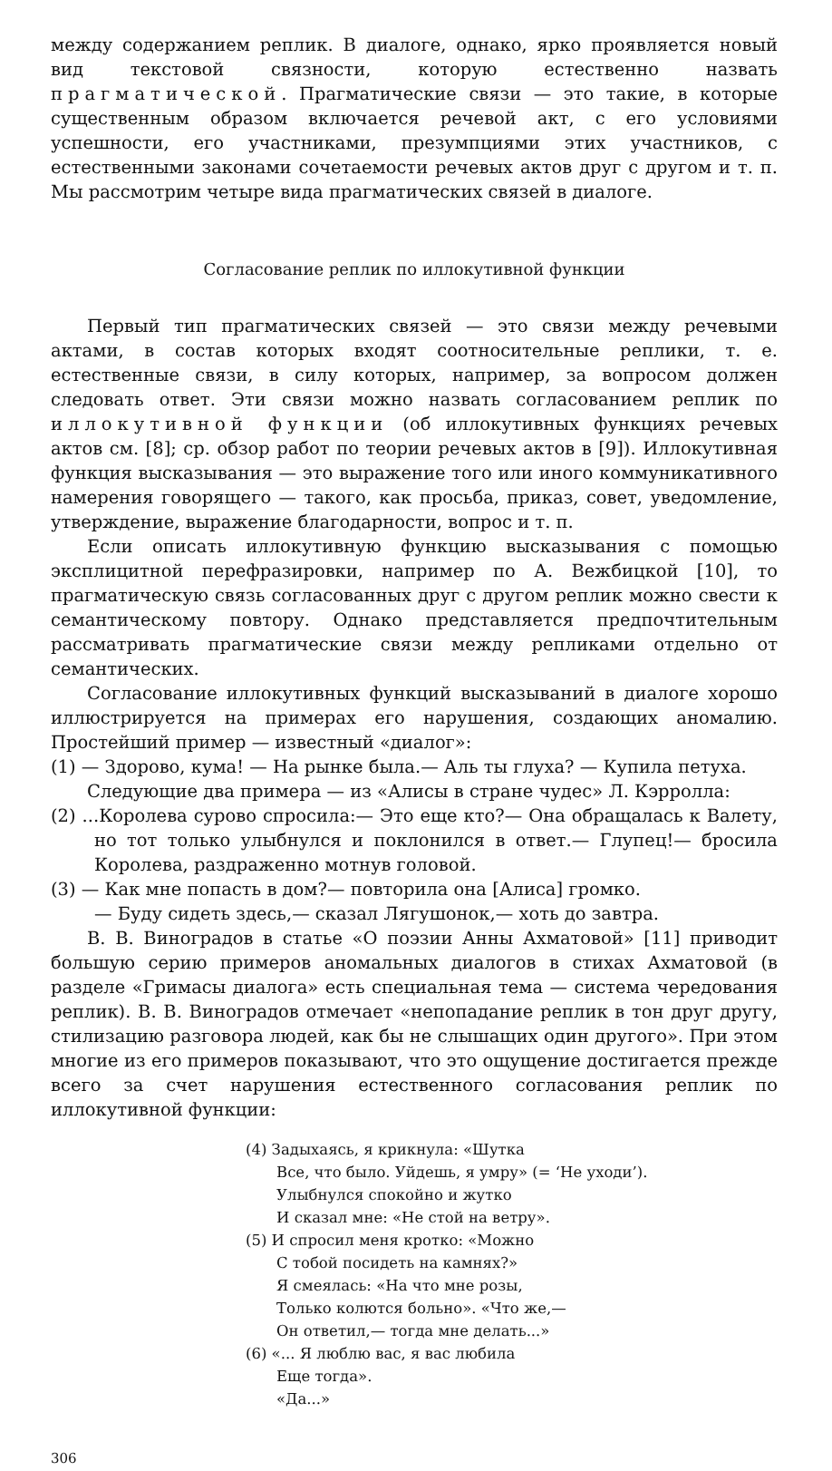между содержанием реплик. В диалоге, однако, ярко проявляется новый вид текстовой связности, которую естественно назвать прагматической. Прагматические связи — это такие, в которые существенным образом включается речевой акт, с его условиями успешности, его участниками, презумпциями этих участников, с естественными законами сочетаемости речевых актов друг с другом и т. п. Мы рассмотрим четыре вида прагматических связей в диалоге.
Согласование реплик по иллокутивной функции
Первый тип прагматических связей — это связи между речевыми актами, в состав которых входят соотносительные реплики, т. е. естественные связи, в силу которых, например, за вопросом должен следовать ответ. Эти связи можно назвать согласованием реплик по иллокутивной функции (об иллокутивных функциях речевых актов см. [8]; ср. обзор работ по теории речевых актов в [9]). Иллокутивная функция высказывания — это выражение того или иного коммуникативного намерения говорящего — такого, как просьба, приказ, совет, уведомление, утверждение, выражение благодарности, вопрос и т. п.
Если описать иллокутивную функцию высказывания с помощью эксплицитной перефразировки, например по А. Вежбицкой [10], то прагматическую связь согласованных друг с другом реплик можно свести к семантическому повтору. Однако представляется предпочтительным рассматривать прагматические связи между репликами отдельно от семантических.
Согласование иллокутивных функций высказываний в диалоге хорошо иллюстрируется на примерах его нарушения, создающих аномалию. Простейший пример — известный «диалог»:
(1) — Здорово, кума! — На рынке была.— Аль ты глуха? — Купила петуха.
Следующие два примера — из «Алисы в стране чудес» Л. Кэрролла:
(2) ...Королева сурово спросила:— Это еще кто?— Она обращалась к Валету, но тот только улыбнулся и поклонился в ответ.— Глупец!— бросила Королева, раздраженно мотнув головой.
(3) — Как мне попасть в дом?— повторила она [Алиса] громко.
— Буду сидеть здесь,— сказал Лягушонок,— хоть до завтра.
В. В. Виноградов в статье «О поэзии Анны Ахматовой» [11] приводит большую серию примеров аномальных диалогов в стихах Ахматовой (в разделе «Гримасы диалога» есть специальная тема — система чередования реплик). В. В. Виноградов отмечает «непопадание реплик в тон друг другу, стилизацию разговора людей, как бы не слышащих один другого». При этом многие из его примеров показывают, что это ощущение достигается прежде всего за счет нарушения естественного согласования реплик по иллокутивной функции:
(4) Задыхаясь, я крикнула: «Шутка
Все, что было. Уйдешь, я умру» (= ‘Не уходи’).
Улыбнулся спокойно и жутко
И сказал мне: «Не стой на ветру».
(5) И спросил меня кротко: «Можно
С тобой посидеть на камнях?»
Я смеялась: «На что мне розы,
Только колются больно». «Что же,—
Он ответил,— тогда мне делать...»
(6) «... Я люблю вас, я вас любила
Еще тогда».
«Да...»
306